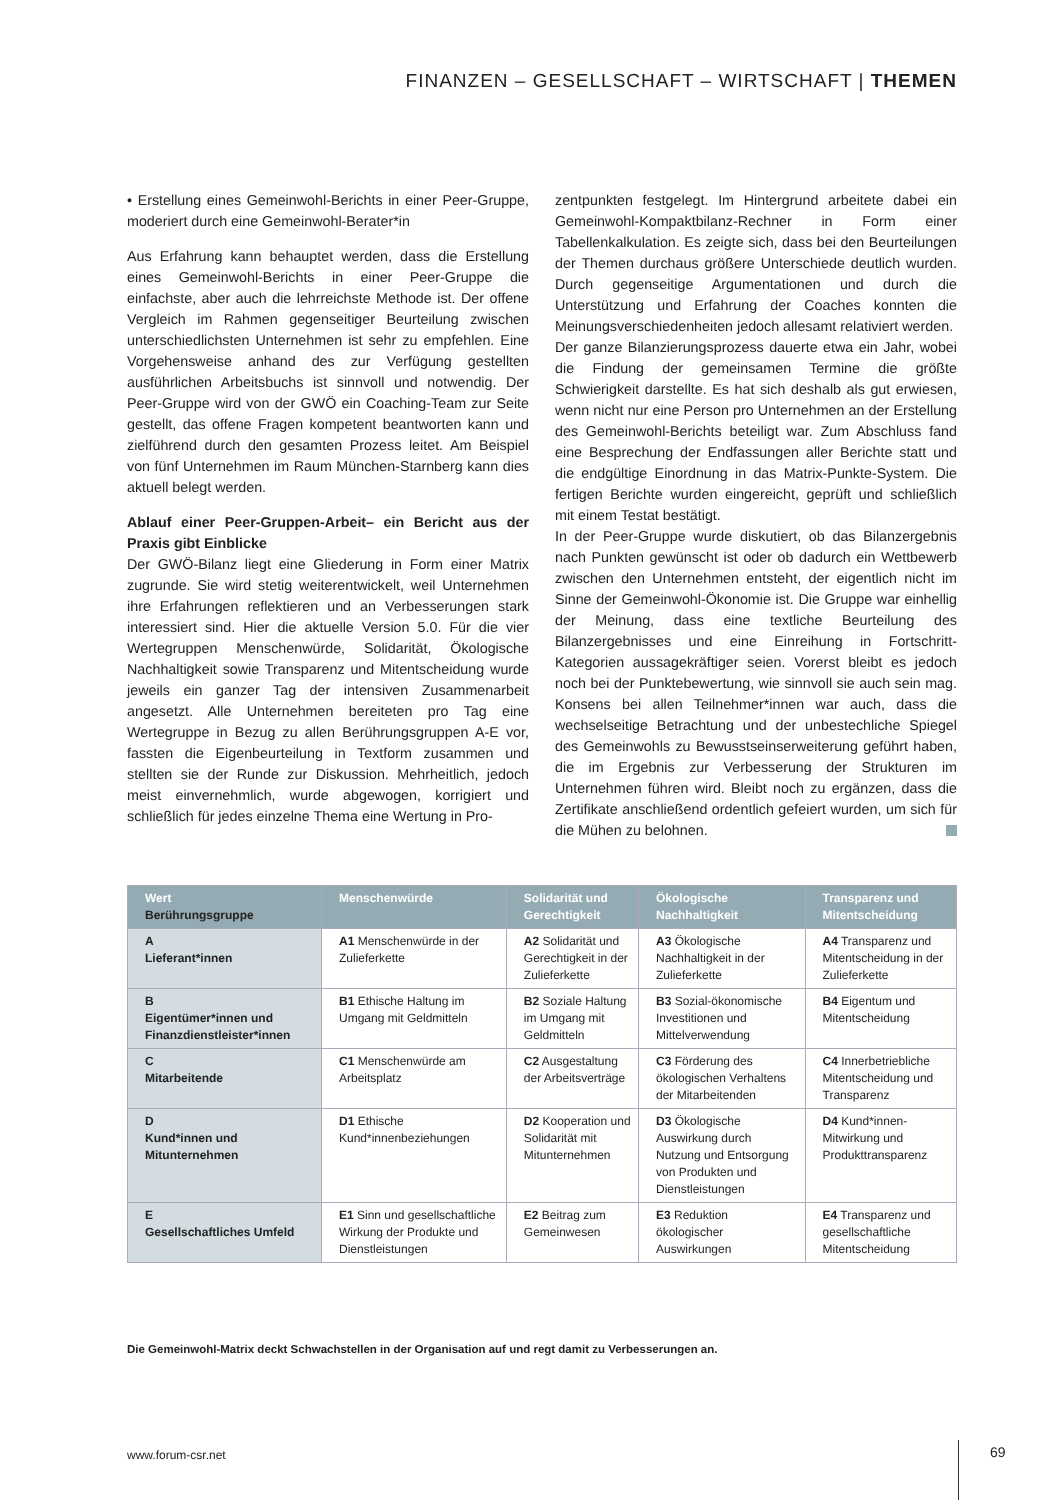FINANZEN – GESELLSCHAFT – WIRTSCHAFT | THEMEN
• Erstellung eines Gemeinwohl-Berichts in einer Peer-Gruppe, moderiert durch eine Gemeinwohl-Berater*in
Aus Erfahrung kann behauptet werden, dass die Erstellung eines Gemeinwohl-Berichts in einer Peer-Gruppe die einfachste, aber auch die lehrreichste Methode ist. Der offene Vergleich im Rahmen gegenseitiger Beurteilung zwischen unterschiedlichsten Unternehmen ist sehr zu empfehlen. Eine Vorgehensweise anhand des zur Verfügung gestellten ausführlichen Arbeitsbuchs ist sinnvoll und notwendig. Der Peer-Gruppe wird von der GWÖ ein Coaching-Team zur Seite gestellt, das offene Fragen kompetent beantworten kann und zielführend durch den gesamten Prozess leitet. Am Beispiel von fünf Unternehmen im Raum München-Starnberg kann dies aktuell belegt werden.
Ablauf einer Peer-Gruppen-Arbeit– ein Bericht aus der Praxis gibt Einblicke
Der GWÖ-Bilanz liegt eine Gliederung in Form einer Matrix zugrunde. Sie wird stetig weiterentwickelt, weil Unternehmen ihre Erfahrungen reflektieren und an Verbesserungen stark interessiert sind. Hier die aktuelle Version 5.0. Für die vier Wertegruppen Menschenwürde, Solidarität, Ökologische Nachhaltigkeit sowie Transparenz und Mitentscheidung wurde jeweils ein ganzer Tag der intensiven Zusammenarbeit angesetzt. Alle Unternehmen bereiteten pro Tag eine Wertegruppe in Bezug zu allen Berührungsgruppen A-E vor, fassten die Eigenbeurteilung in Textform zusammen und stellten sie der Runde zur Diskussion. Mehrheitlich, jedoch meist einvernehmlich, wurde abgewogen, korrigiert und schließlich für jedes einzelne Thema eine Wertung in Pro-
zentpunkten festgelegt. Im Hintergrund arbeitete dabei ein Gemeinwohl-Kompaktbilanz-Rechner in Form einer Tabellenkalkulation. Es zeigte sich, dass bei den Beurteilungen der Themen durchaus größere Unterschiede deutlich wurden. Durch gegenseitige Argumentationen und durch die Unterstützung und Erfahrung der Coaches konnten die Meinungsverschiedenheiten jedoch allesamt relativiert werden.
Der ganze Bilanzierungsprozess dauerte etwa ein Jahr, wobei die Findung der gemeinsamen Termine die größte Schwierigkeit darstellte. Es hat sich deshalb als gut erwiesen, wenn nicht nur eine Person pro Unternehmen an der Erstellung des Gemeinwohl-Berichts beteiligt war. Zum Abschluss fand eine Besprechung der Endfassungen aller Berichte statt und die endgültige Einordnung in das Matrix-Punkte-System. Die fertigen Berichte wurden eingereicht, geprüft und schließlich mit einem Testat bestätigt.
In der Peer-Gruppe wurde diskutiert, ob das Bilanzergebnis nach Punkten gewünscht ist oder ob dadurch ein Wettbewerb zwischen den Unternehmen entsteht, der eigentlich nicht im Sinne der Gemeinwohl-Ökonomie ist. Die Gruppe war einhellig der Meinung, dass eine textliche Beurteilung des Bilanzergebnisses und eine Einreihung in Fortschritt-Kategorien aussagekräftiger seien. Vorerst bleibt es jedoch noch bei der Punktebewertung, wie sinnvoll sie auch sein mag. Konsens bei allen Teilnehmer*innen war auch, dass die wechselseitige Betrachtung und der unbestechliche Spiegel des Gemeinwohls zu Bewusstseinserweiterung geführt haben, die im Ergebnis zur Verbesserung der Strukturen im Unternehmen führen wird. Bleibt noch zu ergänzen, dass die Zertifikate anschließend ordentlich gefeiert wurden, um sich für die Mühen zu belohnen.
| Wert Berührungsgruppe | Menschenwürde | Solidarität und Gerechtigkeit | Ökologische Nachhaltigkeit | Transparenz und Mitentscheidung |
| --- | --- | --- | --- | --- |
| A Lieferant*innen | A1 Menschenwürde in der Zulieferkette | A2 Solidarität und Gerechtigkeit in der Zulieferkette | A3 Ökologische Nachhaltigkeit in der Zulieferkette | A4 Transparenz und Mitentscheidung in der Zulieferkette |
| B Eigentümer*innen und Finanzdienstleister*innen | B1 Ethische Haltung im Umgang mit Geldmitteln | B2 Soziale Haltung im Umgang mit Geldmitteln | B3 Sozial-ökonomische Investitionen und Mittelverwendung | B4 Eigentum und Mitentscheidung |
| C Mitarbeitende | C1 Menschenwürde am Arbeitsplatz | C2 Ausgestaltung der Arbeitsverträge | C3 Förderung des ökologischen Verhaltens der Mitarbeitenden | C4 Innerbetriebliche Mitentscheidung und Transparenz |
| D Kund*innen und Mitunternehmen | D1 Ethische Kund*innenbeziehungen | D2 Kooperation und Solidarität mit Mitunternehmen | D3 Ökologische Auswirkung durch Nutzung und Entsorgung von Produkten und Dienstleistungen | D4 Kund*innen-Mitwirkung und Produkttransparenz |
| E Gesellschaftliches Umfeld | E1 Sinn und gesellschaftliche Wirkung der Produkte und Dienstleistungen | E2 Beitrag zum Gemeinwesen | E3 Reduktion ökologischer Auswirkungen | E4 Transparenz und gesellschaftliche Mitentscheidung |
Die Gemeinwohl-Matrix deckt Schwachstellen in der Organisation auf und regt damit zu Verbesserungen an.
www.forum-csr.net 69